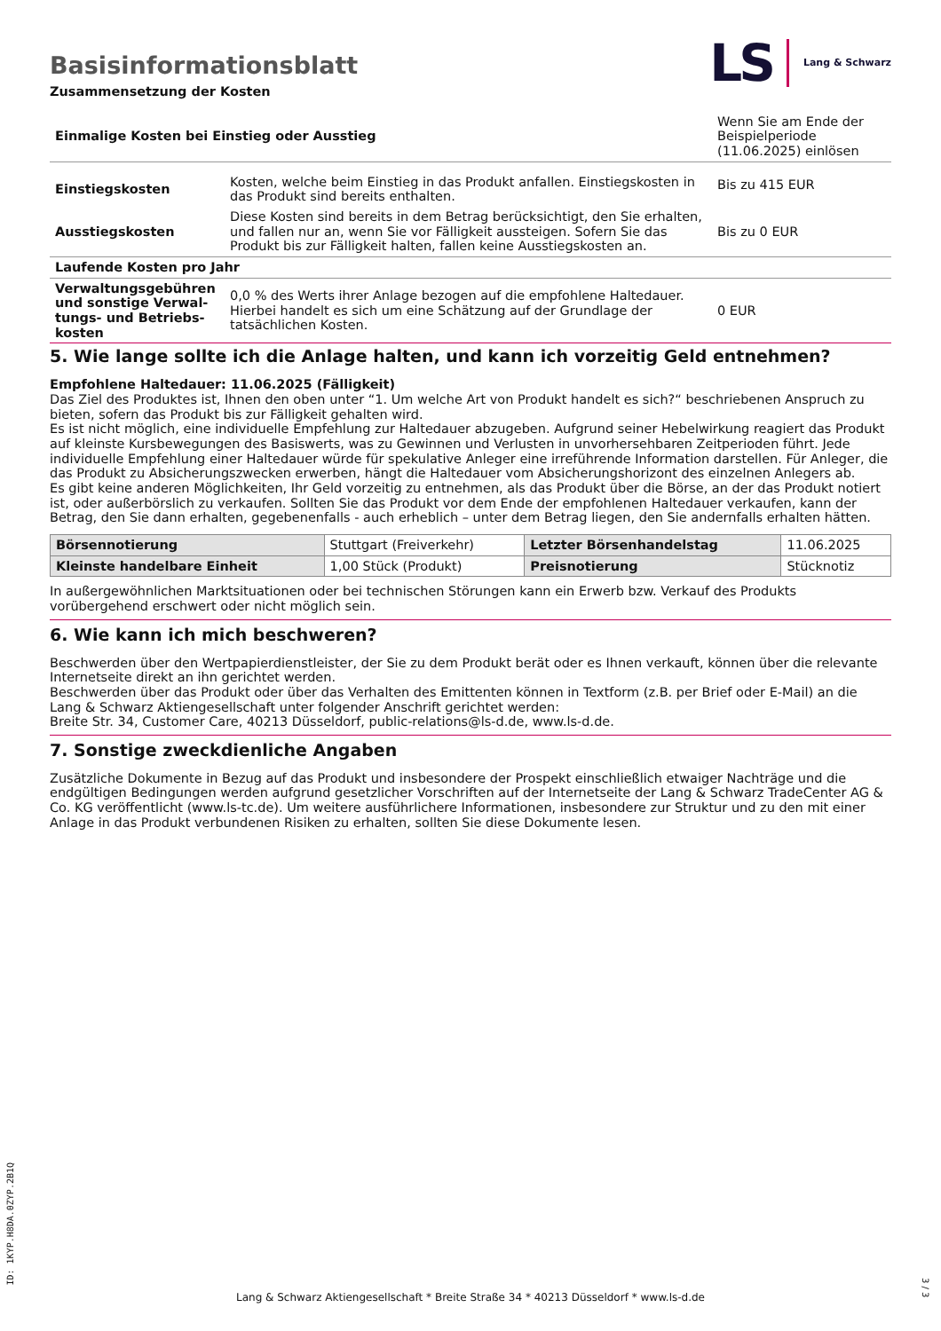LS Lang & Schwarz
Basisinformationsblatt
Zusammensetzung der Kosten
| Einmalige Kosten bei Einstieg oder Ausstieg | | Wenn Sie am Ende der Beispielperiode (11.06.2025) einlösen |
| Einstiegskosten | Kosten, welche beim Einstieg in das Produkt anfallen. Einstiegskosten in das Produkt sind bereits enthalten. | Bis zu 415 EUR |
| Ausstiegskosten | Diese Kosten sind bereits in dem Betrag berücksichtigt, den Sie erhalten, und fallen nur an, wenn Sie vor Fälligkeit aussteigen. Sofern Sie das Produkt bis zur Fälligkeit halten, fallen keine Ausstiegskosten an. | Bis zu 0 EUR |
| Laufende Kosten pro Jahr | | |
| Verwaltungsgebühren und sonstige Verwal­tungs- und Betriebs­kosten | 0,0 % des Werts ihrer Anlage bezogen auf die empfohlene Haltedauer. Hierbei handelt es sich um eine Schätzung auf der Grundlage der tatsächlichen Kosten. | 0 EUR |
5. Wie lange sollte ich die Anlage halten, und kann ich vorzeitig Geld entnehmen?
Empfohlene Haltedauer: 11.06.2025 (Fälligkeit)
Das Ziel des Produktes ist, Ihnen den oben unter “1. Um welche Art von Produkt handelt es sich?“ beschriebenen Anspruch zu bieten, sofern das Produkt bis zur Fälligkeit gehalten wird.
Es ist nicht möglich, eine individuelle Empfehlung zur Haltedauer abzugeben. Aufgrund seiner Hebelwirkung reagiert das Produkt auf kleinste Kursbewegungen des Basiswerts, was zu Gewinnen und Verlusten in unvorhersehbaren Zeitperioden führt. Jede individuelle Empfehlung einer Haltedauer würde für spekulative Anleger eine irreführende Information darstellen. Für Anleger, die das Produkt zu Absicherungszwecken erwerben, hängt die Haltedauer vom Absicherungshorizont des einzelnen Anlegers ab.
Es gibt keine anderen Möglichkeiten, Ihr Geld vorzeitig zu entnehmen, als das Produkt über die Börse, an der das Produkt notiert ist, oder außerbörslich zu verkaufen. Sollten Sie das Produkt vor dem Ende der empfohlenen Haltedauer verkaufen, kann der Betrag, den Sie dann erhalten, gegebenenfalls - auch erheblich – unter dem Betrag liegen, den Sie andernfalls erhalten hätten.
| Börsennotierung | Stuttgart (Freiverkehr) | Letzter Börsenhandelstag | 11.06.2025 |
| Kleinste handelbare Ein­heit | 1,00 Stück (Produkt) | Preisnotierung | Stücknotiz |
In außergewöhnlichen Marktsituationen oder bei technischen Störungen kann ein Erwerb bzw. Verkauf des Produkts vorübergehend erschwert oder nicht möglich sein.
6. Wie kann ich mich beschweren?
Beschwerden über den Wertpapierdienstleister, der Sie zu dem Produkt berät oder es Ihnen verkauft, können über die relevante Inter­netseite direkt an ihn gerichtet werden.
Beschwerden über das Produkt oder über das Verhalten des Emittenten können in Textform (z.B. per Brief oder E-Mail) an die Lang & Schwarz Aktiengesellschaft unter folgender Anschrift gerichtet werden:
Breite Str. 34, Customer Care, 40213 Düsseldorf, public-relations@ls-d.de, www.ls-d.de.
7. Sonstige zweckdienliche Angaben
Zusätzliche Dokumente in Bezug auf das Produkt und insbesondere der Prospekt einschließlich etwaiger Nachträge und die endgül­tigen Bedingungen werden aufgrund gesetzlicher Vorschriften auf der Internetseite der Lang & Schwarz TradeCenter AG & Co. KG ver­öffentlicht (www.ls-tc.de). Um weitere ausführlichere Informationen, insbesondere zur Struktur und zu den mit einer Anlage in das Pro­dukt verbundenen Risiken zu erhalten, sollten Sie diese Dokumente lesen.
ID: 1KYP.H8DA.0ZYP.2B1Q
Lang & Schwarz Aktiengesellschaft * Breite Straße 34 * 40213 Düsseldorf * www.ls-d.de
3 / 3